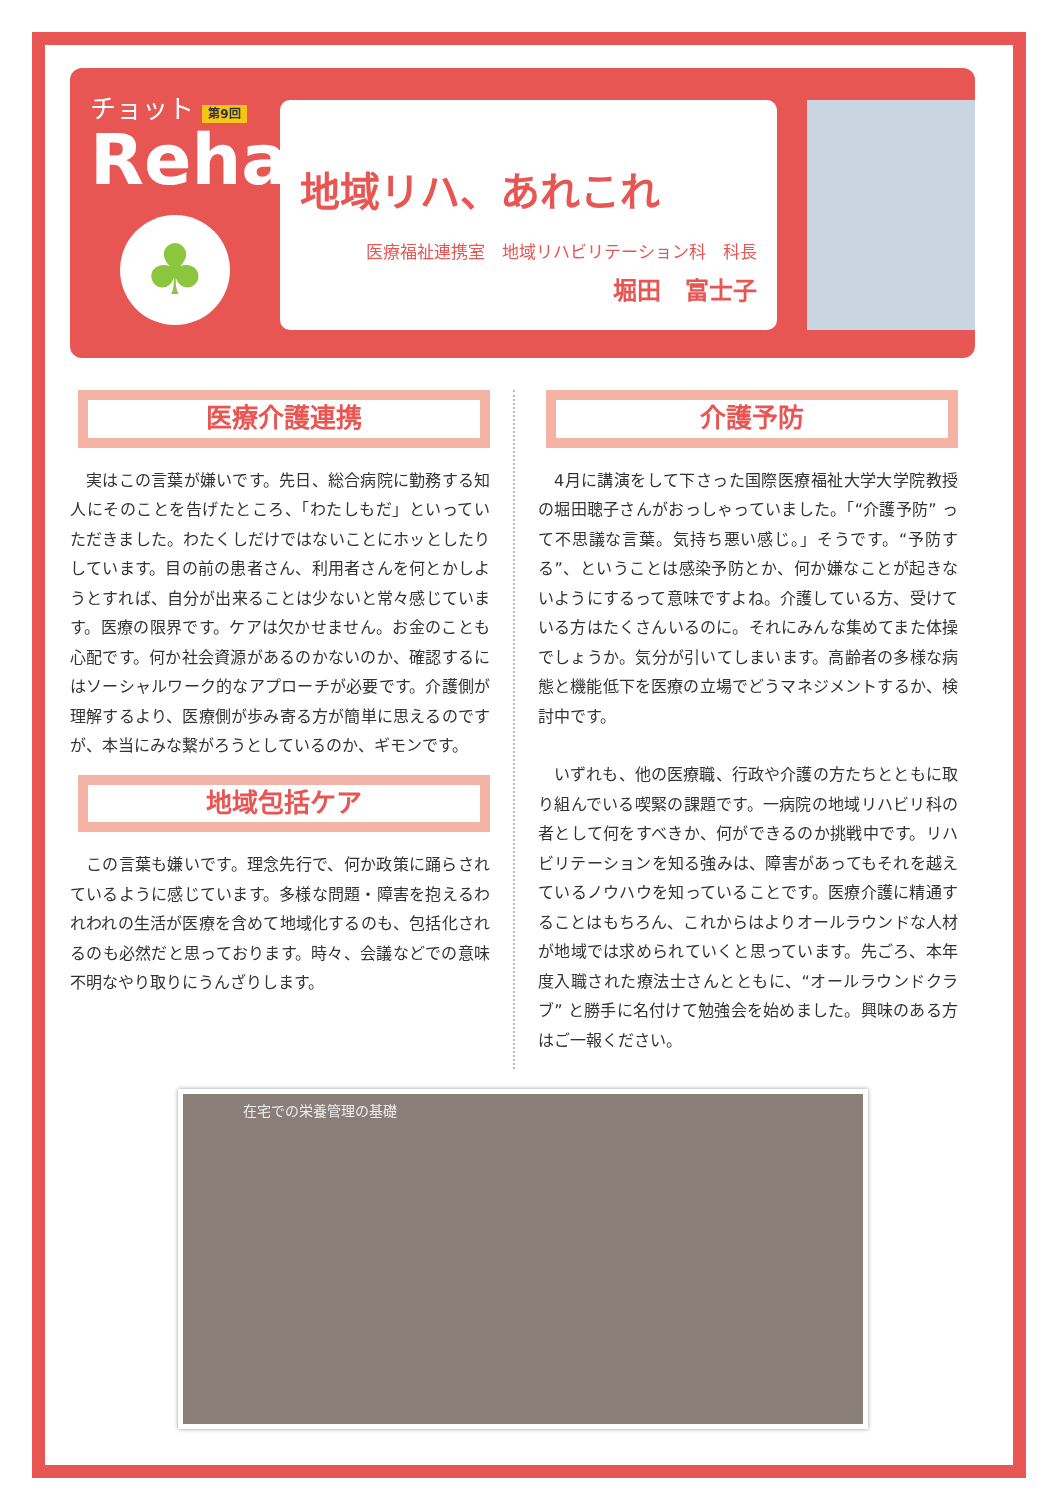チョット 第9回
Reha
♣
地域リハ、あれこれ
医療福祉連携室　地域リハビリテーション科　科長
堀田　富士子
医療介護連携
実はこの言葉が嫌いです。先日、総合病院に勤務する知人にそのことを告げたところ、「わたしもだ」といっていただきました。わたくしだけではないことにホッとしたりしています。目の前の患者さん、利用者さんを何とかしようとすれば、自分が出来ることは少ないと常々感じています。医療の限界です。ケアは欠かせません。お金のことも心配です。何か社会資源があるのかないのか、確認するにはソーシャルワーク的なアプローチが必要です。介護側が理解するより、医療側が歩み寄る方が簡単に思えるのですが、本当にみな繋がろうとしているのか、ギモンです。
地域包括ケア
この言葉も嫌いです。理念先行で、何か政策に踊らされているように感じています。多様な問題・障害を抱えるわれわれの生活が医療を含めて地域化するのも、包括化されるのも必然だと思っております。時々、会議などでの意味不明なやり取りにうんざりします。
介護予防
4月に講演をして下さった国際医療福祉大学大学院教授の堀田聰子さんがおっしゃっていました。「“介護予防” って不思議な言葉。気持ち悪い感じ。」そうです。“予防する”、ということは感染予防とか、何か嫌なことが起きないようにするって意味ですよね。介護している方、受けている方はたくさんいるのに。それにみんな集めてまた体操でしょうか。気分が引いてしまいます。高齢者の多様な病態と機能低下を医療の立場でどうマネジメントするか、検討中です。
いずれも、他の医療職、行政や介護の方たちとともに取り組んでいる喫緊の課題です。一病院の地域リハビリ科の者として何をすべきか、何ができるのか挑戦中です。リハビリテーションを知る強みは、障害があってもそれを越えているノウハウを知っていることです。医療介護に精通することはもちろん、これからはよりオールラウンドな人材が地域では求められていくと思っています。先ごろ、本年度入職された療法士さんとともに、“オールラウンドクラブ” と勝手に名付けて勉強会を始めました。興味のある方はご一報ください。
在宅での栄養管理の基礎